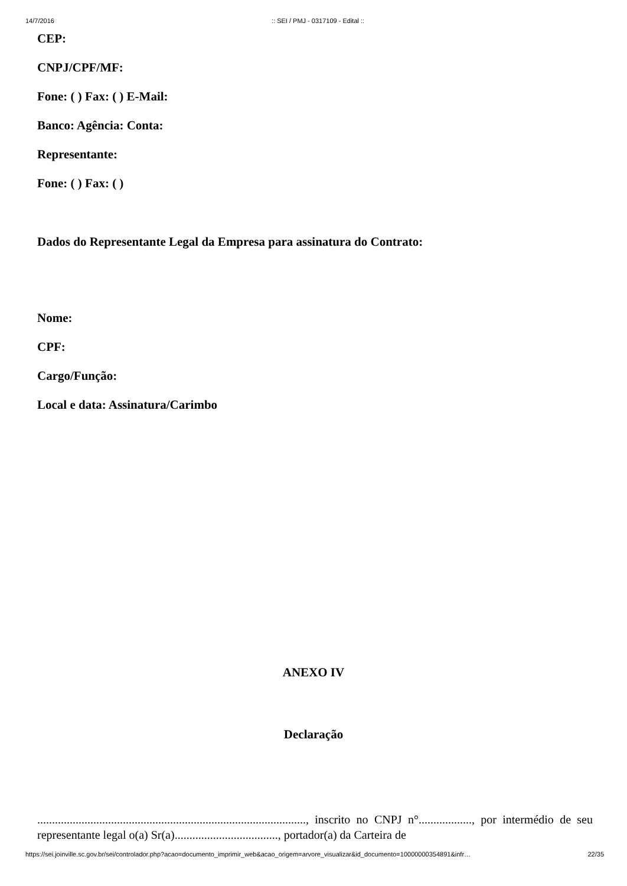14/7/2016:: SEI / PMJ - 0317109 - Edital ::
CEP:
CNPJ/CPF/MF:
Fone: ( ) Fax: ( ) E-Mail:
Banco: Agência: Conta:
Representante:
Fone: ( ) Fax: ( )
Dados do Representante Legal da Empresa para assinatura do Contrato:
Nome:
CPF:
Cargo/Função:
Local e data: Assinatura/Carimbo
ANEXO IV
Declaração
..........................................................................................., inscrito no CNPJ n°.................., por intermédio de seu representante legal o(a) Sr(a)..................................., portador(a) da Carteira de
https://sei.joinville.sc.gov.br/sei/controlador.php?acao=documento_imprimir_web&acao_origem=arvore_visualizar&id_documento=10000000354891&infr… 22/35